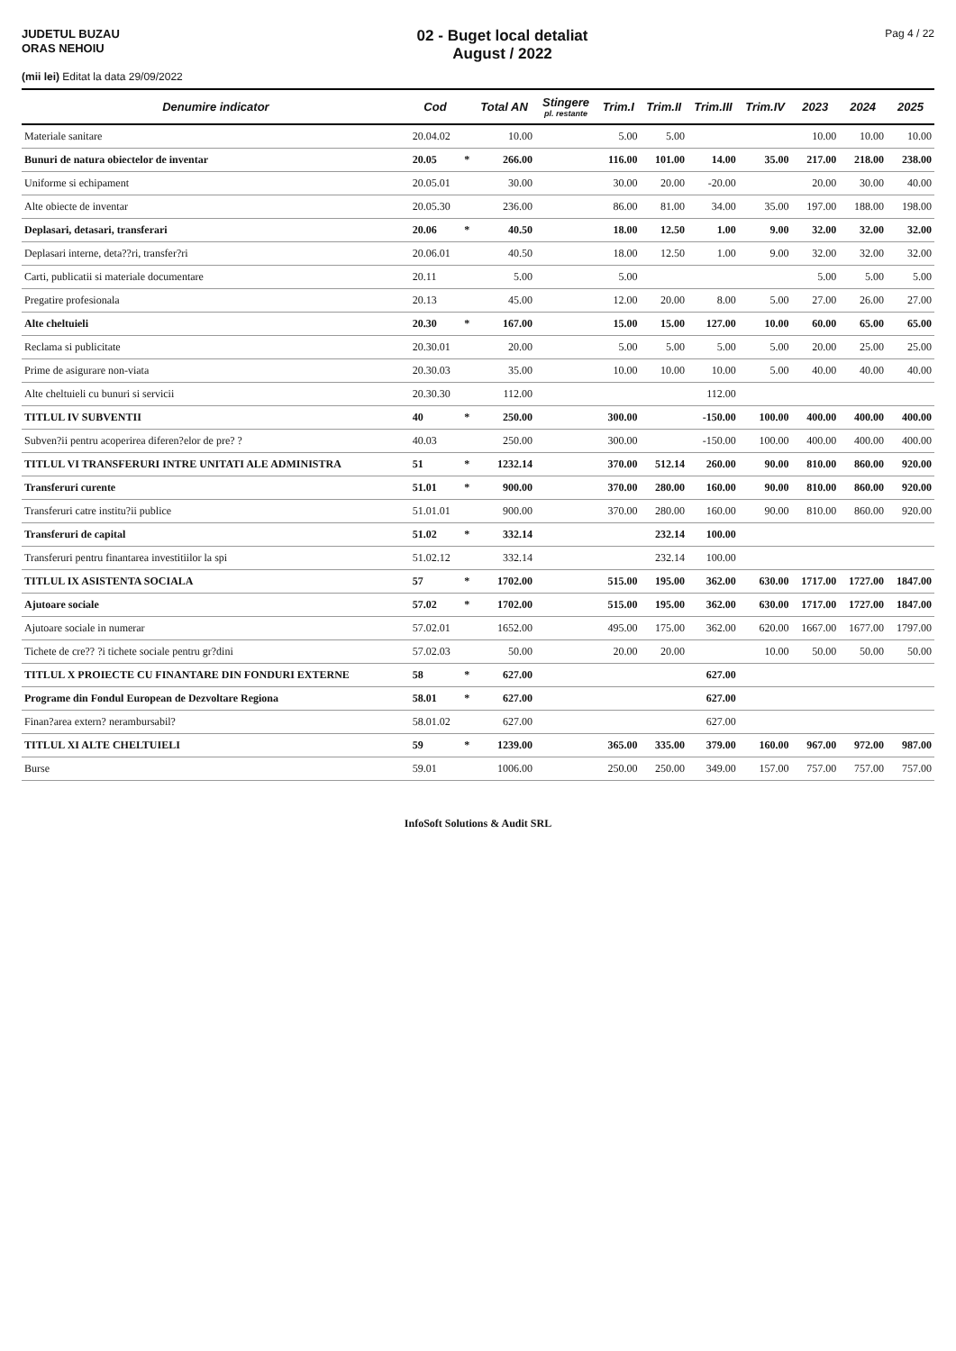JUDETUL BUZAU
ORAS NEHOIU
02 - Buget local detaliat
August / 2022
Pag 4 / 22
(mii lei) Editat la data 29/09/2022
| Denumire indicator | Cod | | Total AN | Stingere pl. restante | Trim.I | Trim.II | Trim.III | Trim.IV | 2023 | 2024 | 2025 |
| --- | --- | --- | --- | --- | --- | --- | --- | --- | --- | --- | --- |
| Materiale sanitare | 20.04.02 | | 10.00 | | 5.00 | 5.00 | | | 10.00 | 10.00 | 10.00 |
| Bunuri de natura obiectelor de inventar | 20.05 | * | 266.00 | | 116.00 | 101.00 | 14.00 | 35.00 | 217.00 | 218.00 | 238.00 |
| Uniforme si echipament | 20.05.01 | | 30.00 | | 30.00 | 20.00 | -20.00 | | 20.00 | 30.00 | 40.00 |
| Alte obiecte de inventar | 20.05.30 | | 236.00 | | 86.00 | 81.00 | 34.00 | 35.00 | 197.00 | 188.00 | 198.00 |
| Deplasari, detasari, transferari | 20.06 | * | 40.50 | | 18.00 | 12.50 | 1.00 | 9.00 | 32.00 | 32.00 | 32.00 |
| Deplasari interne, deta??ri, transfer?ri | 20.06.01 | | 40.50 | | 18.00 | 12.50 | 1.00 | 9.00 | 32.00 | 32.00 | 32.00 |
| Carti, publicatii si materiale documentare | 20.11 | | 5.00 | | 5.00 | | | | 5.00 | 5.00 | 5.00 |
| Pregatire profesionala | 20.13 | | 45.00 | | 12.00 | 20.00 | 8.00 | 5.00 | 27.00 | 26.00 | 27.00 |
| Alte cheltuieli | 20.30 | * | 167.00 | | 15.00 | 15.00 | 127.00 | 10.00 | 60.00 | 65.00 | 65.00 |
| Reclama si publicitate | 20.30.01 | | 20.00 | | 5.00 | 5.00 | 5.00 | 5.00 | 20.00 | 25.00 | 25.00 |
| Prime de asigurare non-viata | 20.30.03 | | 35.00 | | 10.00 | 10.00 | 10.00 | 5.00 | 40.00 | 40.00 | 40.00 |
| Alte cheltuieli cu bunuri si servicii | 20.30.30 | | 112.00 | | | | 112.00 | | | | |
| TITLUL IV SUBVENTII | 40 | * | 250.00 | | 300.00 | | -150.00 | 100.00 | 400.00 | 400.00 | 400.00 |
| Subven?ii pentru acoperirea diferen?elor de pre? ? | 40.03 | | 250.00 | | 300.00 | | -150.00 | 100.00 | 400.00 | 400.00 | 400.00 |
| TITLUL VI TRANSFERURI INTRE UNITATI ALE ADMINISTRA | 51 | * | 1232.14 | | 370.00 | 512.14 | 260.00 | 90.00 | 810.00 | 860.00 | 920.00 |
| Transferuri curente | 51.01 | * | 900.00 | | 370.00 | 280.00 | 160.00 | 90.00 | 810.00 | 860.00 | 920.00 |
| Transferuri catre institu?ii publice | 51.01.01 | | 900.00 | | 370.00 | 280.00 | 160.00 | 90.00 | 810.00 | 860.00 | 920.00 |
| Transferuri de capital | 51.02 | * | 332.14 | | | 232.14 | 100.00 | | | | |
| Transferuri pentru finantarea investitiilor la spi | 51.02.12 | | 332.14 | | | 232.14 | 100.00 | | | | |
| TITLUL IX ASISTENTA SOCIALA | 57 | * | 1702.00 | | 515.00 | 195.00 | 362.00 | 630.00 | 1717.00 | 1727.00 | 1847.00 |
| Ajutoare sociale | 57.02 | * | 1702.00 | | 515.00 | 195.00 | 362.00 | 630.00 | 1717.00 | 1727.00 | 1847.00 |
| Ajutoare sociale in numerar | 57.02.01 | | 1652.00 | | 495.00 | 175.00 | 362.00 | 620.00 | 1667.00 | 1677.00 | 1797.00 |
| Tichete de cre?? ?i tichete sociale pentru gr?dini | 57.02.03 | | 50.00 | | 20.00 | 20.00 | | 10.00 | 50.00 | 50.00 | 50.00 |
| TITLUL X PROIECTE CU FINANTARE DIN FONDURI EXTERNE | 58 | * | 627.00 | | | | 627.00 | | | | |
| Programe din Fondul European de Dezvoltare Regiona | 58.01 | * | 627.00 | | | | 627.00 | | | | |
| Finan?area extern? nerambursabil? | 58.01.02 | | 627.00 | | | | 627.00 | | | | |
| TITLUL XI ALTE CHELTUIELI | 59 | * | 1239.00 | | 365.00 | 335.00 | 379.00 | 160.00 | 967.00 | 972.00 | 987.00 |
| Burse | 59.01 | | 1006.00 | | 250.00 | 250.00 | 349.00 | 157.00 | 757.00 | 757.00 | 757.00 |
InfoSoft Solutions & Audit SRL